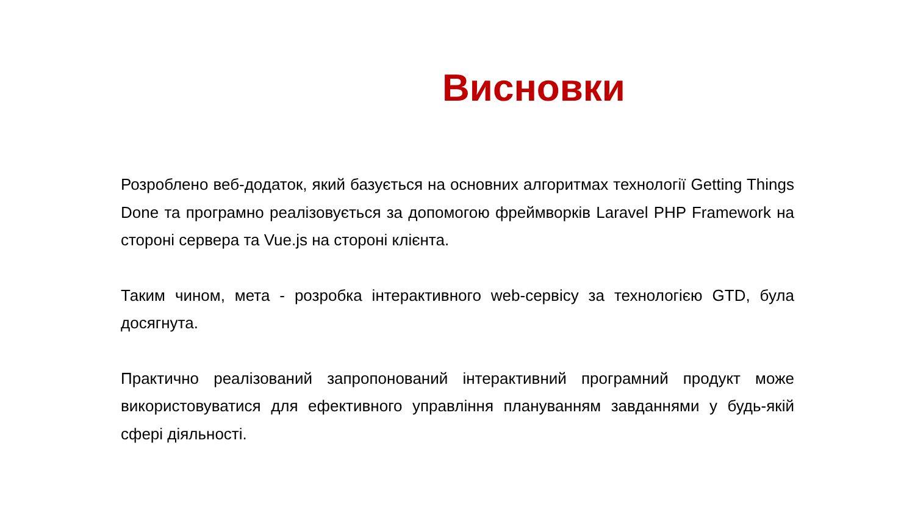Висновки
Розроблено веб-додаток, який базується на основних алгоритмах технології Getting Things Done та програмно реалізовується за допомогою фреймворків Laravel PHP Framework на стороні сервера та Vue.js на стороні клієнта.
Таким чином, мета - розробка інтерактивного web-сервісу за технологією GTD, була досягнута.
Практично реалізований запропонований інтерактивний програмний продукт може використовуватися для ефективного управління плануванням завданнями у будь-якій сфері діяльності.